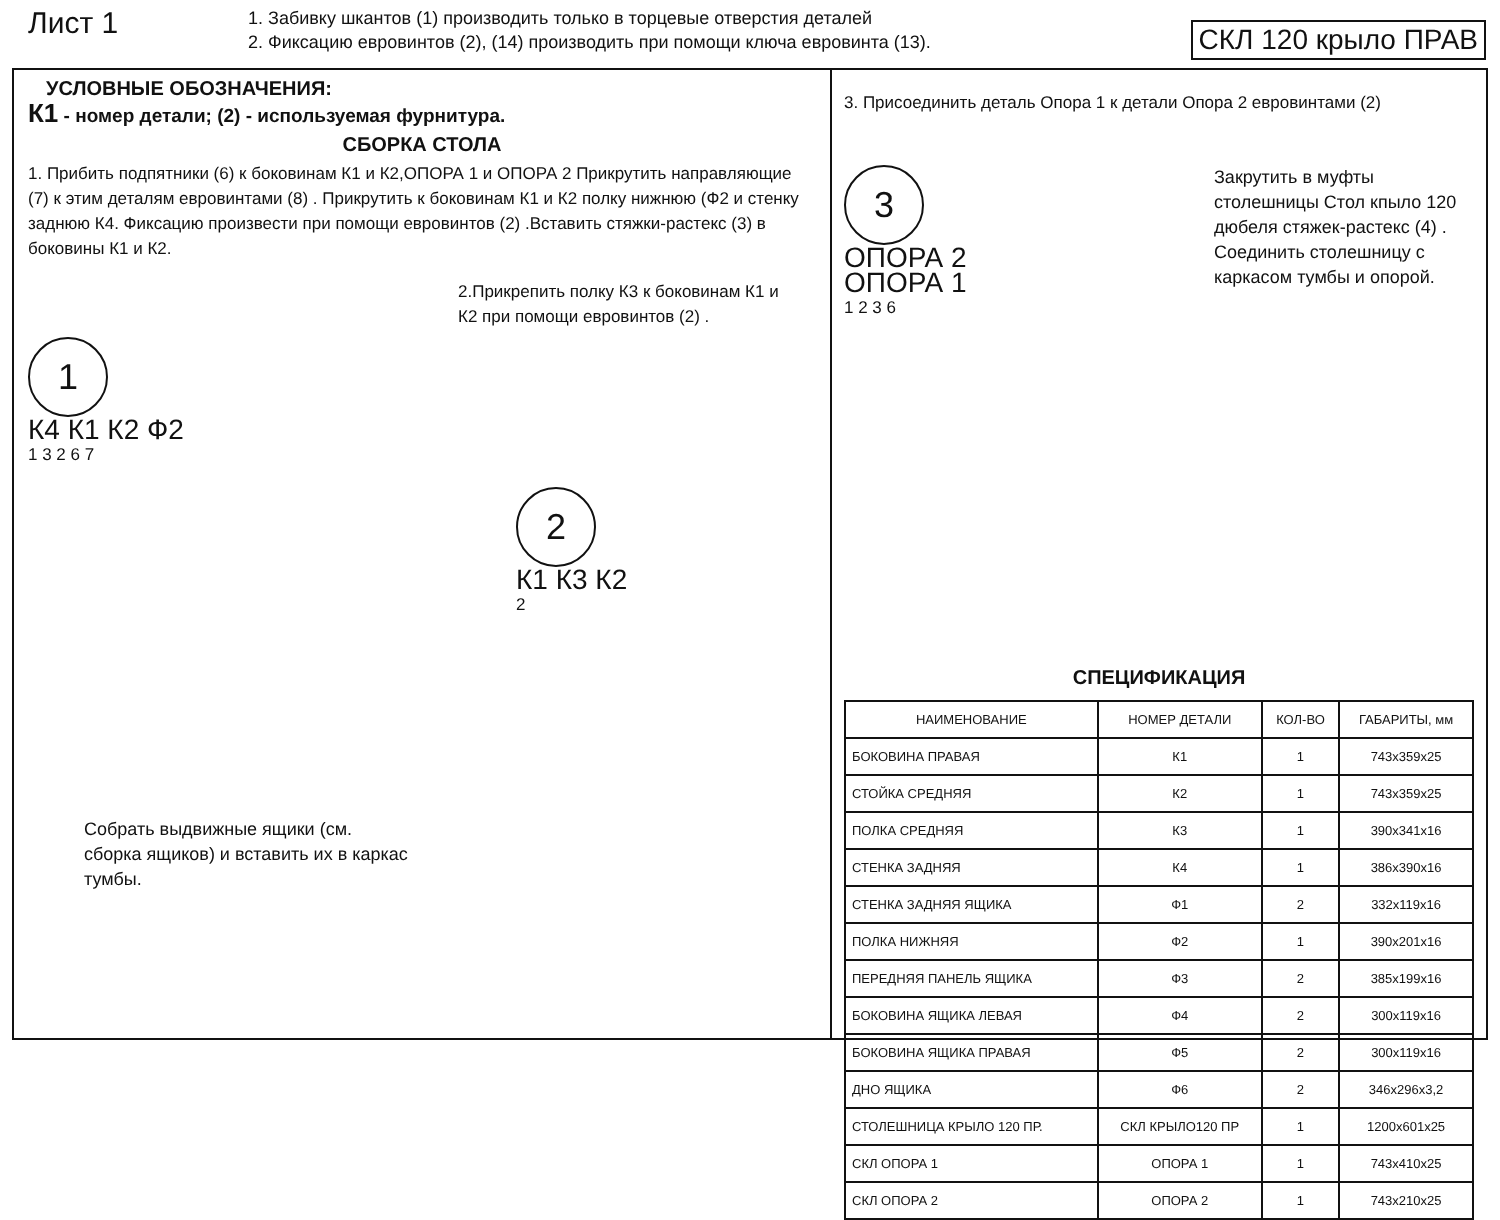Лист 1
1. Забивку шкантов (1) производить только в торцевые отверстия деталей
2. Фиксацию евровинтов (2), (14) производить при помощи ключа евровинта (13).
СКЛ 120 крыло ПРАВ
УСЛОВНЫЕ ОБОЗНАЧЕНИЯ:
К1 - номер детали; (2) - используемая фурнитура.
СБОРКА СТОЛА
1. Прибить подпятники (6) к боковинам К1 и К2,ОПОРА 1 и ОПОРА 2 Прикрутить направляющие (7) к этим деталям евровинтами (8) . Прикрутить к боковинам К1 и К2 полку нижнюю (Ф2 и стенку заднюю К4. Фиксацию произвести при помощи евровинтов (2) .Вставить стяжки-растекс (3) в боковины К1 и К2.
2.Прикрепить полку К3 к боковинам К1 и К2 при помощи евровинтов (2) .
1
К4 К1 К2 Ф2
1 3 2 6 7
2
К1 К3 К2
2
Собрать выдвижные ящики (см. сборка ящиков) и вставить их в каркас тумбы.
3. Присоединить деталь Опора 1 к детали Опора 2 евровинтами (2)
3
ОПОРА 2
ОПОРА 1
1 2 3 6
Закрутить в муфты столешницы Стол кпыло 120 дюбеля стяжек-растекс (4) . Соединить столешницу с каркасом тумбы и опорой.
СПЕЦИФИКАЦИЯ
| НАИМЕНОВАНИЕ | НОМЕР ДЕТАЛИ | КОЛ-ВО | ГАБАРИТЫ, мм |
| --- | --- | --- | --- |
| БОКОВИНА ПРАВАЯ | К1 | 1 | 743x359x25 |
| СТОЙКА СРЕДНЯЯ | К2 | 1 | 743x359x25 |
| ПОЛКА СРЕДНЯЯ | К3 | 1 | 390x341x16 |
| СТЕНКА ЗАДНЯЯ | К4 | 1 | 386x390x16 |
| СТЕНКА ЗАДНЯЯ ЯЩИКА | Ф1 | 2 | 332x119x16 |
| ПОЛКА НИЖНЯЯ | Ф2 | 1 | 390x201x16 |
| ПЕРЕДНЯЯ ПАНЕЛЬ ЯЩИКА | Ф3 | 2 | 385x199x16 |
| БОКОВИНА ЯЩИКА ЛЕВАЯ | Ф4 | 2 | 300x119x16 |
| БОКОВИНА ЯЩИКА ПРАВАЯ | Ф5 | 2 | 300x119x16 |
| ДНО ЯЩИКА | Ф6 | 2 | 346x296x3,2 |
| СТОЛЕШНИЦА КРЫЛО 120 ПР. | СКЛ КРЫЛО120 ПР | 1 | 1200x601x25 |
| СКЛ ОПОРА 1 | ОПОРА 1 | 1 | 743x410x25 |
| СКЛ ОПОРА 2 | ОПОРА 2 | 1 | 743x210x25 |